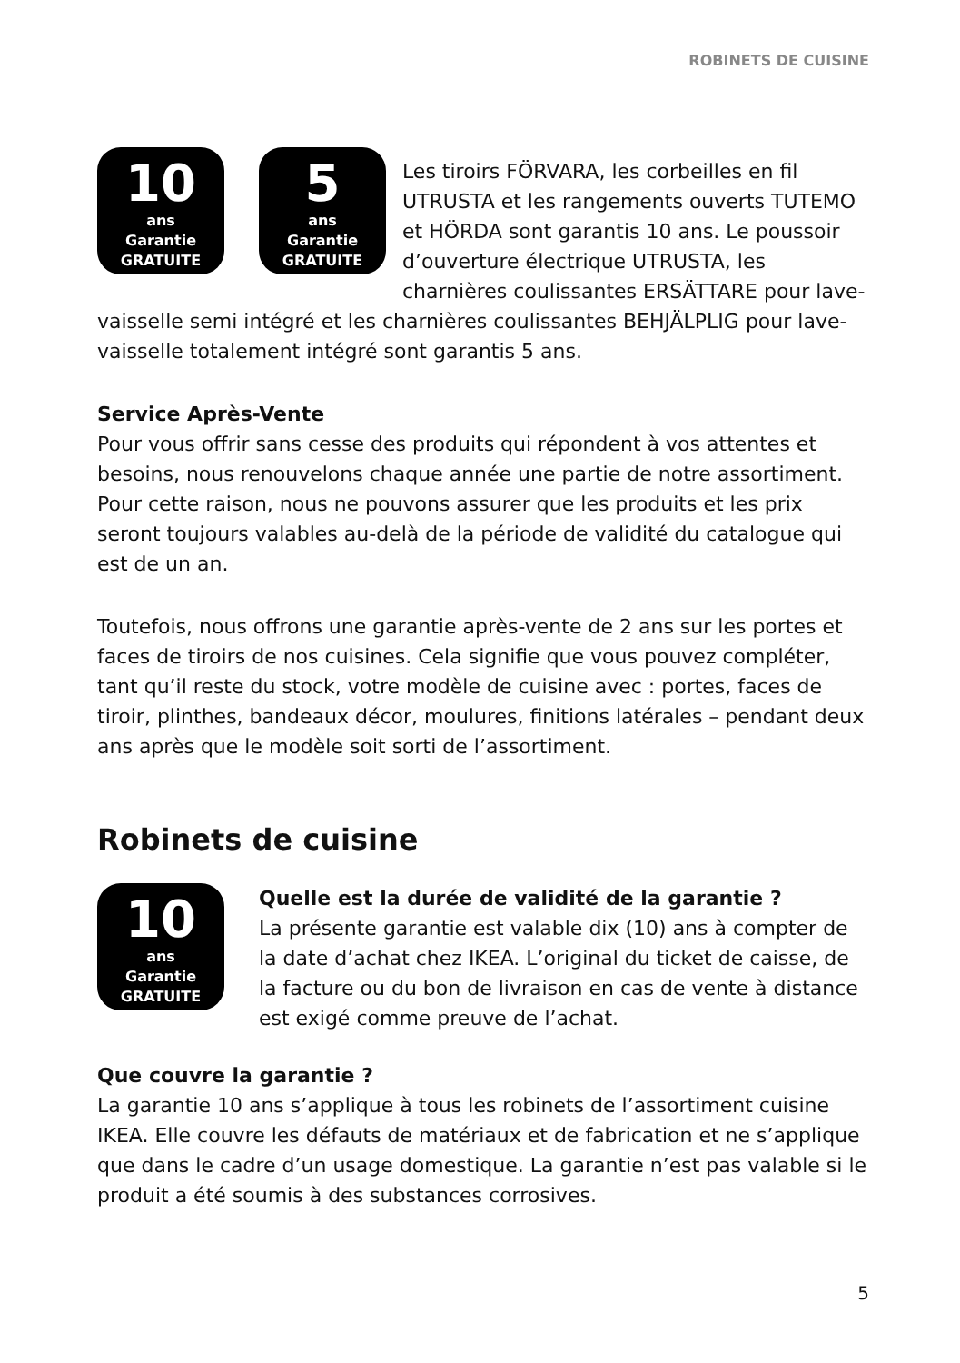ROBINETS DE CUISINE
10
ans
Garantie
GRATUITE
5
ans
Garantie
GRATUITE
Les tiroirs FÖRVARA, les corbeilles en fil UTRUSTA et les rangements ouverts TUTEMO et HÖRDA sont garantis 10 ans. Le poussoir d’ouverture électrique UTRUSTA, les charnières coulissantes ERSÄTTARE pour lave-vaisselle semi intégré et les charnières coulissantes BEHJÄLPLIG pour lave-vaisselle totalement intégré sont garantis 5 ans.
Service Après-Vente
Pour vous offrir sans cesse des produits qui répondent à vos attentes et besoins, nous renouvelons chaque année une partie de notre assortiment. Pour cette raison, nous ne pouvons assurer que les produits et les prix seront toujours valables au-delà de la période de validité du catalogue qui est de un an.
Toutefois, nous offrons une garantie après-vente de 2 ans sur les portes et faces de tiroirs de nos cuisines. Cela signifie que vous pouvez compléter, tant qu’il reste du stock, votre modèle de cuisine avec : portes, faces de tiroir, plinthes, bandeaux décor, moulures, finitions latérales – pendant deux ans après que le modèle soit sorti de l’assortiment.
Robinets de cuisine
10
ans
Garantie
GRATUITE
Quelle est la durée de validité de la garantie ?
La présente garantie est valable dix (10) ans à compter de la date d’achat chez IKEA. L’original du ticket de caisse, de la facture ou du bon de livraison en cas de vente à distance est exigé comme preuve de l’achat.
Que couvre la garantie ?
La garantie 10 ans s’applique à tous les robinets de l’assortiment cuisine IKEA. Elle couvre les défauts de matériaux et de fabrication et ne s’applique que dans le cadre d’un usage domestique. La garantie n’est pas valable si le produit a été soumis à des substances corrosives.
5